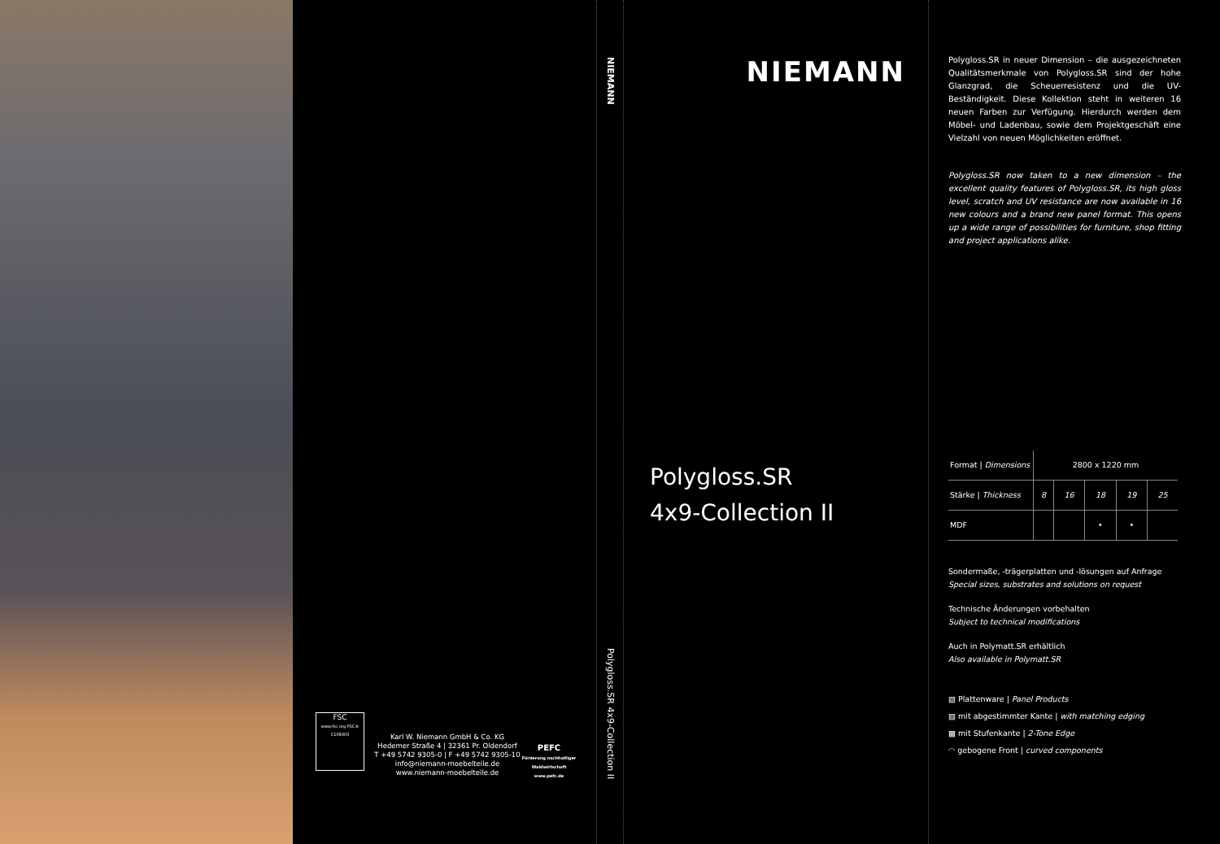FSC
www.fsc.org FSC® C109303
Karl W. Niemann GmbH & Co. KG
Hedemer Straße 4 | 32361 Pr. Oldendorf
T +49 5742 9305-0 | F +49 5742 9305-10
info@niemann-moebelteile.de
www.niemann-moebelteile.de
PEFC
Förderung nachhaltiger Waldwirtschaft
www.pefc.de
NIEMANN
Polygloss.SR 4x9-Collection II
NIEMANN
Polygloss.SR
4x9-Collection II
Polygloss.SR in neuer Dimension – die ausgezeichneten Qualitätsmerkmale von Polygloss.SR sind der hohe Glanzgrad, die Scheuerresistenz und die UV-Beständigkeit. Diese Kollektion steht in weiteren 16 neuen Farben zur Verfügung. Hierdurch werden dem Möbel- und Ladenbau, sowie dem Projektgeschäft eine Vielzahl von neuen Möglichkeiten eröffnet.
Polygloss.SR now taken to a new dimension – the excellent quality features of Polygloss.SR, its high gloss level, scratch and UV resistance are now available in 16 new colours and a brand new panel format. This opens up a wide range of possibilities for furniture, shop fitting and project applications alike.
| Format / Dimensions | 2800 x 1220 mm | | | | |
| Stärke / Thickness | 8 | 16 | 18 | 19 | 25 |
| MDF | | | • | • | |
Sondermaße, -trägerplatten und -lösungen auf Anfrage
Special sizes, substrates and solutions on request
Technische Änderungen vorbehalten
Subject to technical modifications
Auch in Polymatt.SR erhältlich
Also available in Polymatt.SR
▧ Plattenware | Panel Products
▨ mit abgestimmter Kante | with matching edging
▩ mit Stufenkante | 2-Tone Edge
◠ gebogene Front | curved components